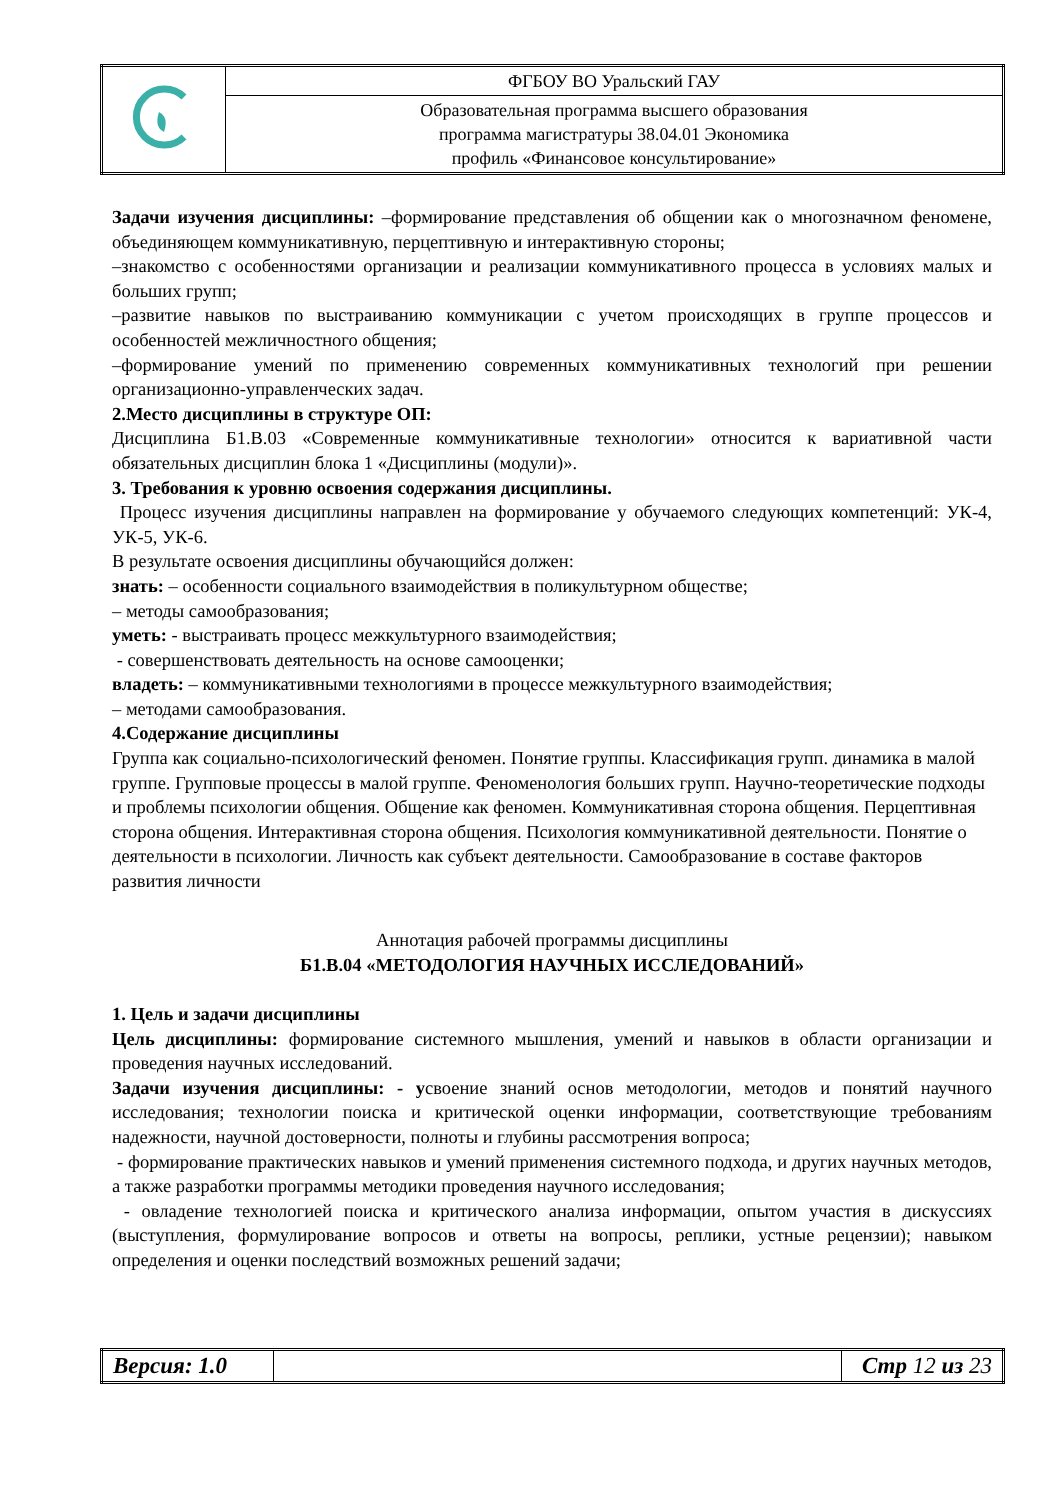| | ФГБОУ ВО Уральский ГАУ |
| | Образовательная программа высшего образования программа магистратуры 38.04.01 Экономика профиль «Финансовое консультирование» |
Задачи изучения дисциплины: –формирование представления об общении как о многозначном феномене, объединяющем коммуникативную, перцептивную и интерактивную стороны;
–знакомство с особенностями организации и реализации коммуникативного процесса в условиях малых и больших групп;
–развитие навыков по выстраиванию коммуникации с учетом происходящих в группе процессов и особенностей межличностного общения;
–формирование умений по применению современных коммуникативных технологий при решении организационно-управленческих задач.
2.Место дисциплины в структуре ОП:
Дисциплина Б1.В.03 «Современные коммуникативные технологии» относится к вариативной части обязательных дисциплин блока 1 «Дисциплины (модули)».
3. Требования к уровню освоения содержания дисциплины.
Процесс изучения дисциплины направлен на формирование у обучаемого следующих компетенций: УК-4, УК-5, УК-6.
В результате освоения дисциплины обучающийся должен:
знать: – особенности социального взаимодействия в поликультурном обществе;
– методы самообразования;
уметь: - выстраивать процесс межкультурного взаимодействия;
- совершенствовать деятельность на основе самооценки;
владеть: – коммуникативными технологиями в процессе межкультурного взаимодействия;
– методами самообразования.
4.Содержание дисциплины
Группа как социально-психологический феномен. Понятие группы. Классификация групп. динамика в малой группе. Групповые процессы в малой группе. Феноменология больших групп. Научно-теоретические подходы и проблемы психологии общения. Общение как феномен. Коммуникативная сторона общения. Перцептивная сторона общения. Интерактивная сторона общения. Психология коммуникативной деятельности. Понятие о деятельности в психологии. Личность как субъект деятельности. Самообразование в составе факторов развития личности
Аннотация рабочей программы дисциплины
Б1.В.04 «МЕТОДОЛОГИЯ НАУЧНЫХ ИССЛЕДОВАНИЙ»
1. Цель и задачи дисциплины
Цель дисциплины: формирование системного мышления, умений и навыков в области организации и проведения научных исследований.
Задачи изучения дисциплины: - усвоение знаний основ методологии, методов и понятий научного исследования; технологии поиска и критической оценки информации, соответствующие требованиям надежности, научной достоверности, полноты и глубины рассмотрения вопроса;
- формирование практических навыков и умений применения системного подхода, и других научных методов, а также разработки программы методики проведения научного исследования;
- овладение технологией поиска и критического анализа информации, опытом участия в дискуссиях (выступления, формулирование вопросов и ответы на вопросы, реплики, устные рецензии); навыком определения и оценки последствий возможных решений задачи;
| Версия: 1.0 | | Стр 12 из 23 |